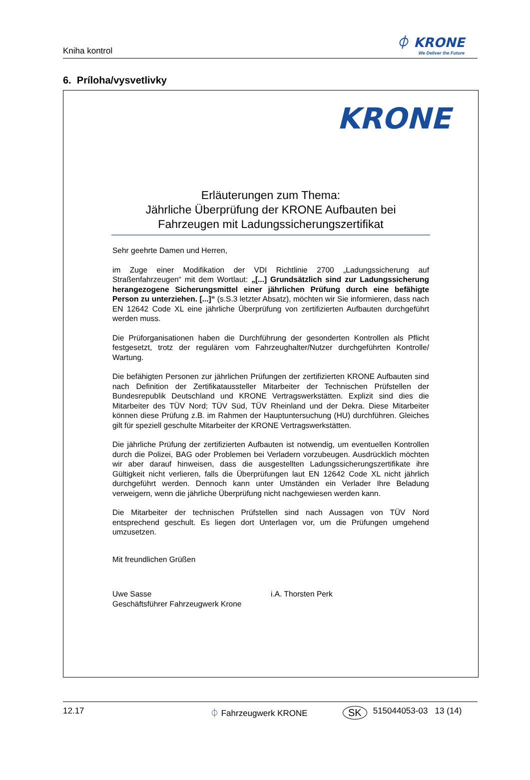Kniha kontrol
⏀ KRONE
We Deliver the Future
6. Príloha/vysvetlivky
KRONE
Erläuterungen zum Thema:
Jährliche Überprüfung der KRONE Aufbauten bei
Fahrzeugen mit Ladungssicherungszertifikat
Sehr geehrte Damen und Herren,
im Zuge einer Modifikation der VDI Richtlinie 2700 „Ladungssicherung auf Straßenfahrzeugen“ mit dem Wortlaut: „[...] Grundsätzlich sind zur Ladungssicherung herangezogene Sicherungsmittel einer jährlichen Prüfung durch eine befähigte Person zu unterziehen. [...]“ (s.S.3 letzter Absatz), möchten wir Sie informieren, dass nach EN 12642 Code XL eine jährliche Überprüfung von zertifizierten Aufbauten durchgeführt werden muss.
Die Prüforganisationen haben die Durchführung der gesonderten Kontrollen als Pflicht festgesetzt, trotz der regulären vom Fahrzeughalter/Nutzer durchgeführten Kontrolle/ Wartung.
Die befähigten Personen zur jährlichen Prüfungen der zertifizierten KRONE Aufbauten sind nach Definition der Zertifikataussteller Mitarbeiter der Technischen Prüfstellen der Bundesrepublik Deutschland und KRONE Vertragswerkstätten. Explizit sind dies die Mitarbeiter des TÜV Nord; TÜV Süd, TÜV Rheinland und der Dekra. Diese Mitarbeiter können diese Prüfung z.B. im Rahmen der Hauptuntersuchung (HU) durchführen. Gleiches gilt für speziell geschulte Mitarbeiter der KRONE Vertragswerkstätten.
Die jährliche Prüfung der zertifizierten Aufbauten ist notwendig, um eventuellen Kontrollen durch die Polizei, BAG oder Problemen bei Verladern vorzubeugen. Ausdrücklich möchten wir aber darauf hinweisen, dass die ausgestellten Ladungssicherungszertifikate ihre Gültigkeit nicht verlieren, falls die Überprüfungen laut EN 12642 Code XL nicht jährlich durchgeführt werden. Dennoch kann unter Umständen ein Verlader Ihre Beladung verweigern, wenn die jährliche Überprüfung nicht nachgewiesen werden kann.
Die Mitarbeiter der technischen Prüfstellen sind nach Aussagen von TÜV Nord entsprechend geschult. Es liegen dort Unterlagen vor, um die Prüfungen umgehend umzusetzen.
Mit freundlichen Grüßen
Uwe Sasse
Geschäftsführer Fahrzeugwerk Krone
i.A. Thorsten Perk
12.17 ⏀ Fahrzeugwerk KRONE SK 515044053-03 13 (14)